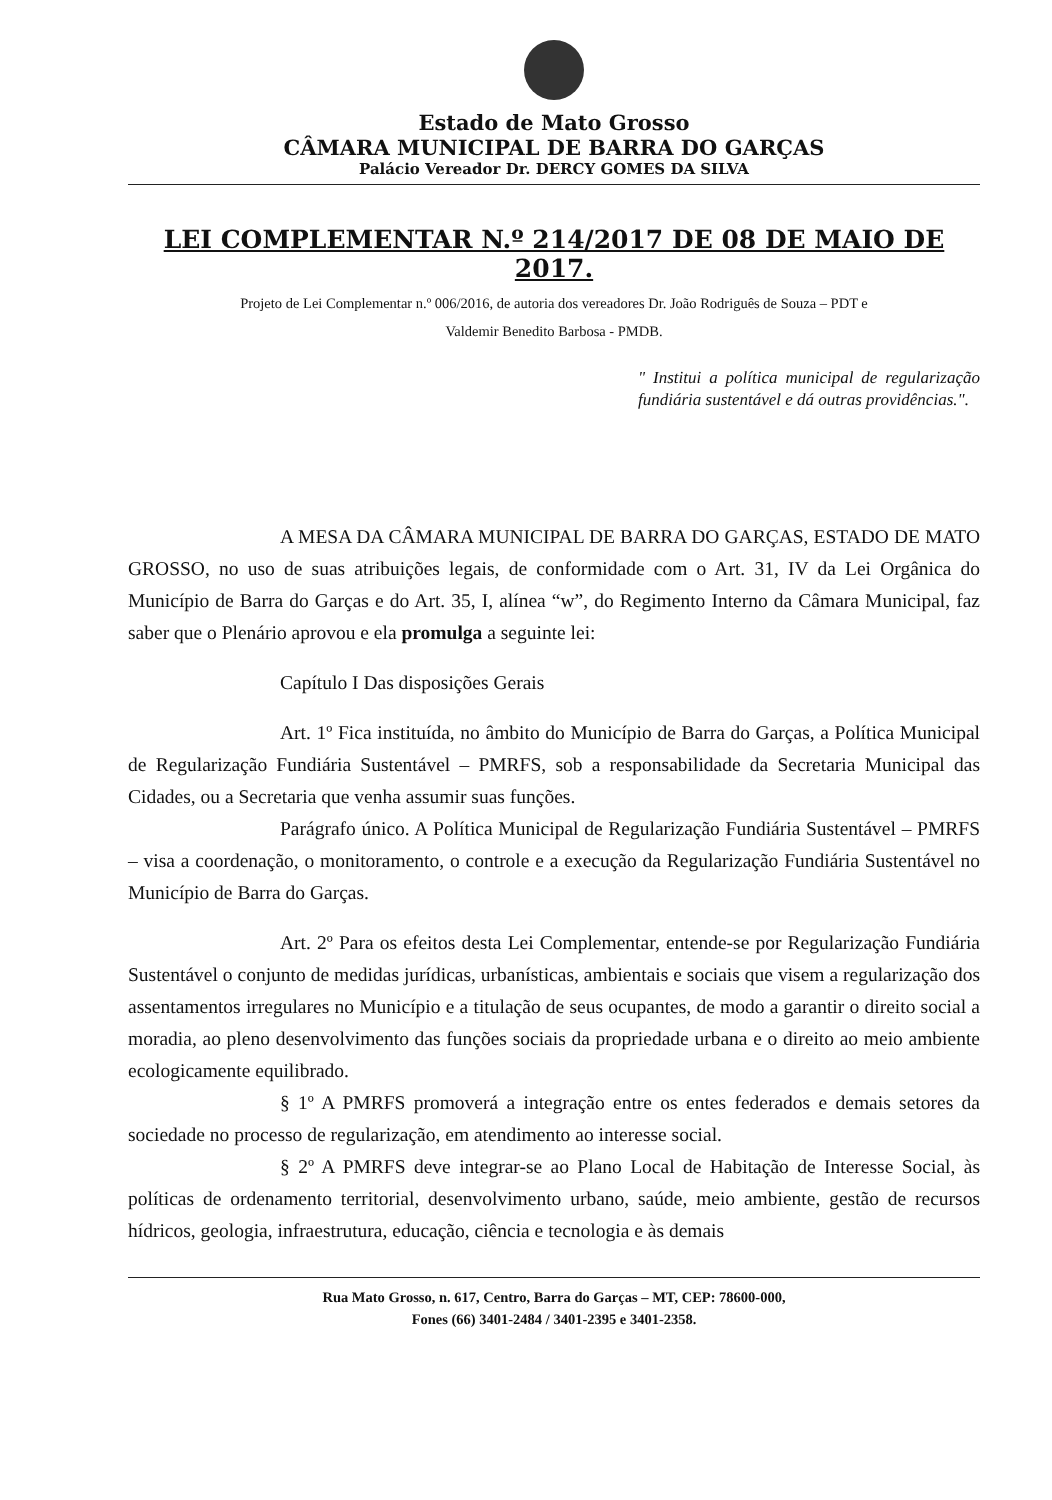Estado de Mato Grosso
CÂMARA MUNICIPAL DE BARRA DO GARÇAS
Palácio Vereador Dr. DERCY GOMES DA SILVA
LEI COMPLEMENTAR N.º 214/2017 DE 08 DE MAIO DE 2017.
Projeto de Lei Complementar n.º 006/2016, de autoria dos vereadores Dr. João Rodriguês de Souza – PDT e
Valdemir Benedito Barbosa - PMDB.
" Institui a política municipal de regularização fundiária sustentável e dá outras providências.".
A MESA DA CÂMARA MUNICIPAL DE BARRA DO GARÇAS, ESTADO DE MATO GROSSO, no uso de suas atribuições legais, de conformidade com o Art. 31, IV da Lei Orgânica do Município de Barra do Garças e do Art. 35, I, alínea “w”, do Regimento Interno da Câmara Municipal, faz saber que o Plenário aprovou e ela promulga a seguinte lei:
Capítulo I Das disposições Gerais
Art. 1º Fica instituída, no âmbito do Município de Barra do Garças, a Política Municipal de Regularização Fundiária Sustentável – PMRFS, sob a responsabilidade da Secretaria Municipal das Cidades, ou a Secretaria que venha assumir suas funções.
Parágrafo único. A Política Municipal de Regularização Fundiária Sustentável – PMRFS – visa a coordenação, o monitoramento, o controle e a execução da Regularização Fundiária Sustentável no Município de Barra do Garças.
Art. 2º Para os efeitos desta Lei Complementar, entende-se por Regularização Fundiária Sustentável o conjunto de medidas jurídicas, urbanísticas, ambientais e sociais que visem a regularização dos assentamentos irregulares no Município e a titulação de seus ocupantes, de modo a garantir o direito social a moradia, ao pleno desenvolvimento das funções sociais da propriedade urbana e o direito ao meio ambiente ecologicamente equilibrado.
§ 1º A PMRFS promoverá a integração entre os entes federados e demais setores da sociedade no processo de regularização, em atendimento ao interesse social.
§ 2º A PMRFS deve integrar-se ao Plano Local de Habitação de Interesse Social, às políticas de ordenamento territorial, desenvolvimento urbano, saúde, meio ambiente, gestão de recursos hídricos, geologia, infraestrutura, educação, ciência e tecnologia e às demais
Rua Mato Grosso, n. 617, Centro, Barra do Garças – MT, CEP: 78600-000,
Fones (66) 3401-2484 / 3401-2395 e 3401-2358.